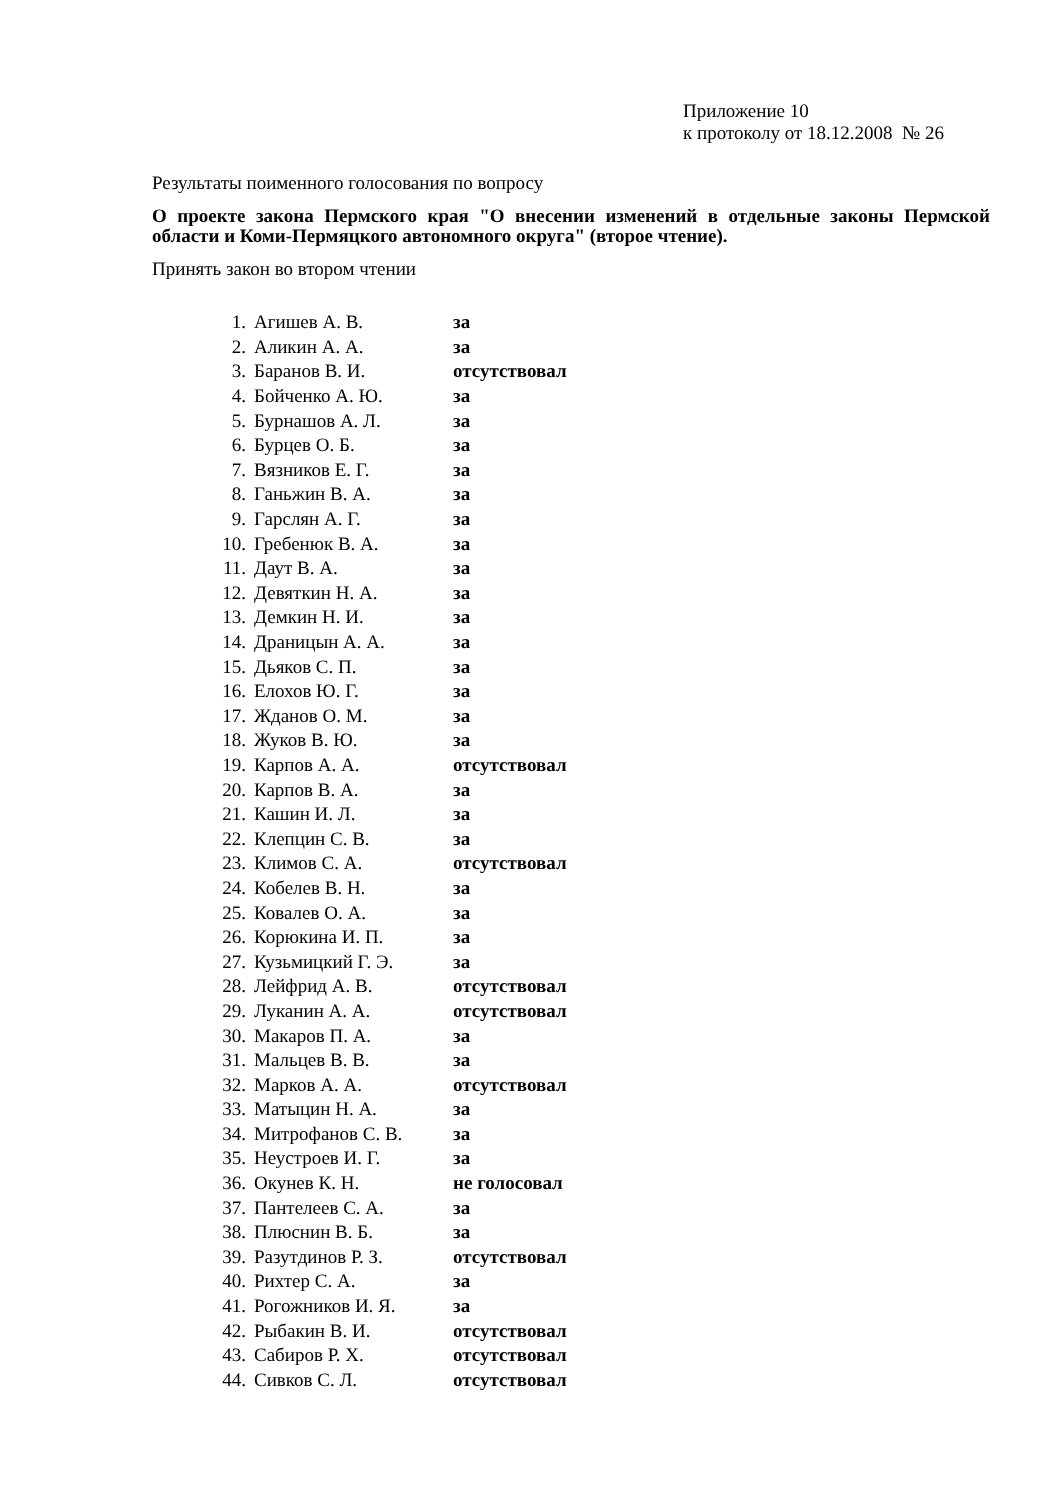Приложение 10
к протоколу от 18.12.2008 № 26
Результаты поименного голосования по вопросу
О проекте закона Пермского края "О внесении изменений в отдельные законы Пермской области и Коми-Пермяцкого автономного округа" (второе чтение).
Принять закон во втором чтении
| 1. | Агишев А. В. | за |
| 2. | Аликин А. А. | за |
| 3. | Баранов В. И. | отсутствовал |
| 4. | Бойченко А. Ю. | за |
| 5. | Бурнашов А. Л. | за |
| 6. | Бурцев О. Б. | за |
| 7. | Вязников Е. Г. | за |
| 8. | Ганьжин В. А. | за |
| 9. | Гарслян А. Г. | за |
| 10. | Гребенюк В. А. | за |
| 11. | Даут В. А. | за |
| 12. | Девяткин Н. А. | за |
| 13. | Демкин Н. И. | за |
| 14. | Драницын А. А. | за |
| 15. | Дьяков С. П. | за |
| 16. | Елохов Ю. Г. | за |
| 17. | Жданов О. М. | за |
| 18. | Жуков В. Ю. | за |
| 19. | Карпов А. А. | отсутствовал |
| 20. | Карпов В. А. | за |
| 21. | Кашин И. Л. | за |
| 22. | Клепцин С. В. | за |
| 23. | Климов С. А. | отсутствовал |
| 24. | Кобелев В. Н. | за |
| 25. | Ковалев О. А. | за |
| 26. | Корюкина И. П. | за |
| 27. | Кузьмицкий Г. Э. | за |
| 28. | Лейфрид А. В. | отсутствовал |
| 29. | Луканин А. А. | отсутствовал |
| 30. | Макаров П. А. | за |
| 31. | Мальцев В. В. | за |
| 32. | Марков А. А. | отсутствовал |
| 33. | Матыцин Н. А. | за |
| 34. | Митрофанов С. В. | за |
| 35. | Неустроев И. Г. | за |
| 36. | Окунев К. Н. | не голосовал |
| 37. | Пантелеев С. А. | за |
| 38. | Плюснин В. Б. | за |
| 39. | Разутдинов Р. З. | отсутствовал |
| 40. | Рихтер С. А. | за |
| 41. | Рогожников И. Я. | за |
| 42. | Рыбакин В. И. | отсутствовал |
| 43. | Сабиров Р. Х. | отсутствовал |
| 44. | Сивков С. Л. | отсутствовал |